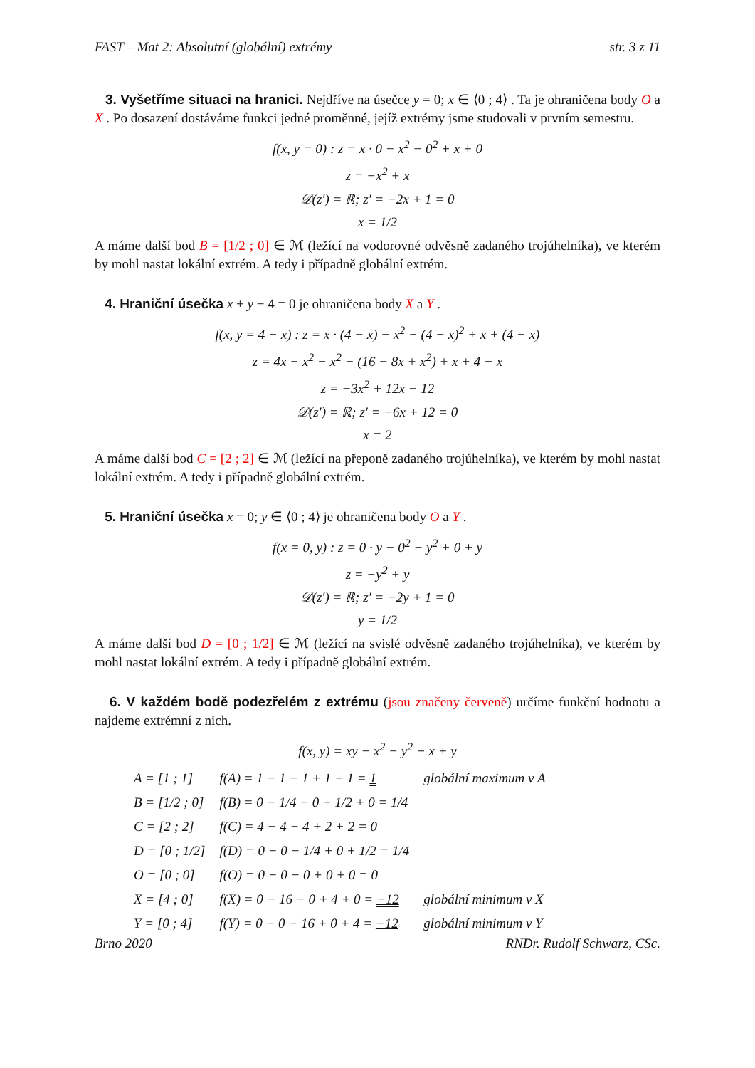FAST – Mat 2: Absolutní (globální) extrémy str. 3 z 11
3. Vyšetříme situaci na hranici. Nejdříve na úsečce y = 0; x ∈ ⟨0 ; 4⟩ . Ta je ohraničena body O a X . Po dosazení dostáváme funkci jedné proměnné, jejíž extrémy jsme studovali v prvním semestru.
f(x, y = 0) : z = x · 0 − x<sup>2</sup> − 0<sup>2</sup> + x + 0
z = −x<sup>2</sup> + x
𝒟(z′) = ℝ; z′ = −2x + 1 = 0
x = 1/2
A máme další bod B = [1/2 ; 0] ∈ ℳ (ležící na vodorovné odvěsně zadaného trojúhelníka), ve kterém by mohl nastat lokální extrém. A tedy i případně globální extrém.
4. Hraniční úsečka x + y − 4 = 0 je ohraničena body X a Y .
f(x, y = 4 − x) : z = x · (4 − x) − x<sup>2</sup> − (4 − x)<sup>2</sup> + x + (4 − x)
z = 4x − x<sup>2</sup> − x<sup>2</sup> − (16 − 8x + x<sup>2</sup>) + x + 4 − x
z = −3x<sup>2</sup> + 12x − 12
𝒟(z′) = ℝ; z′ = −6x + 12 = 0
x = 2
A máme další bod C = [2 ; 2] ∈ ℳ (ležící na přeponě zadaného trojúhelníka), ve kterém by mohl nastat lokální extrém. A tedy i případně globální extrém.
5. Hraniční úsečka x = 0; y ∈ ⟨0 ; 4⟩ je ohraničena body O a Y .
f(x = 0, y) : z = 0 · y − 0<sup>2</sup> − y<sup>2</sup> + 0 + y
z = −y<sup>2</sup> + y
𝒟(z′) = ℝ; z′ = −2y + 1 = 0
y = 1/2
A máme další bod D = [0 ; 1/2] ∈ ℳ (ležící na svislé odvěsně zadaného trojúhelníka), ve kterém by mohl nastat lokální extrém. A tedy i případně globální extrém.
6. V každém bodě podezřelém z extrému (jsou značeny červeně) určíme funkční hodnotu a najdeme extrémní z nich.
f(x, y) = xy − x<sup>2</sup> − y<sup>2</sup> + x + y
| A = [1 ; 1] | f(A) = 1 − 1 − 1 + 1 + 1 = 1 | globální maximum v A |
| B = [1/2 ; 0] | f(B) = 0 − 1/4 − 0 + 1/2 + 0 = 1/4 | |
| C = [2 ; 2] | f(C) = 4 − 4 − 4 + 2 + 2 = 0 | |
| D = [0 ; 1/2] | f(D) = 0 − 0 − 1/4 + 0 + 1/2 = 1/4 | |
| O = [0 ; 0] | f(O) = 0 − 0 − 0 + 0 + 0 = 0 | |
| X = [4 ; 0] | f(X) = 0 − 16 − 0 + 4 + 0 = −12 | globální minimum v X |
| Y = [0 ; 4] | f(Y) = 0 − 0 − 16 + 0 + 4 = −12 | globální minimum v Y |
Brno 2020 RNDr. Rudolf Schwarz, CSc.